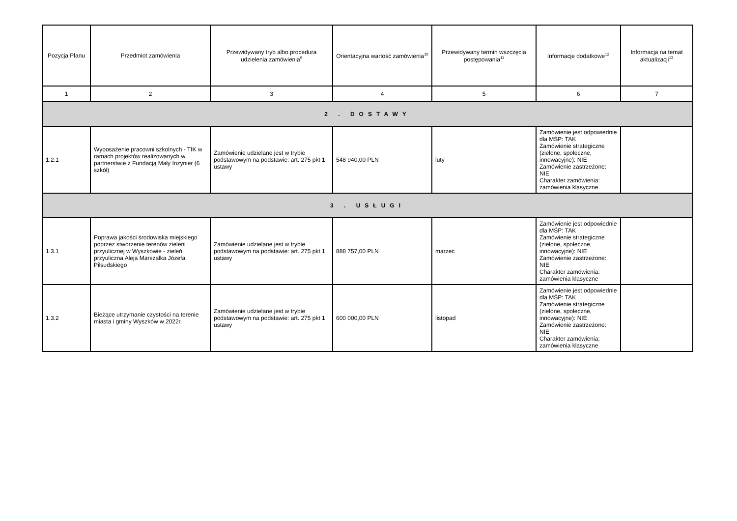| Pozycja Planu | Przedmiot zamówienia | Przewidywany tryb albo procedura udzielenia zamówienia<sup>9</sup> | Orientacyjna wartość zamówienia<sup>10</sup> | Przewidywany termin wszczęcia postępowania<sup>11</sup> | Informacje dodatkowe<sup>12</sup> | Informacja na temat aktualizacji<sup>13</sup> |
| --- | --- | --- | --- | --- | --- | --- |
| 1 | 2 | 3 | 4 | 5 | 6 | 7 |
| 2 . DOSTAWY | | | | | | |
| 1.2.1 | Wyposażenie pracowni szkolnych - TIK w ramach projektów realizowanych w partnerstwie z Fundacją Mały Inzynier (6 szkół) | Zamówienie udzielane jest w trybie podstawowym na podstawie: art. 275 pkt 1 ustawy | 548 940,00 PLN | luty | Zamówienie jest odpowiednie dla MŚP: TAK Zamówienie strategiczne (zielone, społeczne, innowacyjne): NIE Zamówienie zastrzeżone: NIE Charakter zamówienia: zamówienia klasyczne | |
| 3 . USŁUGI | | | | | | |
| 1.3.1 | Poprawa jakości środowiska miejskiego poprzez stworzenie terenów zieleni przyulicznej w Wyszkowie - zieleń przyuliczna Aleja Marszałka Józefa Piłsudskiego | Zamówienie udzielane jest w trybie podstawowym na podstawie: art. 275 pkt 1 ustawy | 888 757,00 PLN | marzec | Zamówienie jest odpowiednie dla MŚP: TAK Zamówienie strategiczne (zielone, społeczne, innowacyjne): NIE Zamówienie zastrzeżone: NIE Charakter zamówienia: zamówienia klasyczne | |
| 1.3.2 | Bieżące utrzymanie czystości na terenie miasta i gminy Wyszków w 2022r. | Zamówienie udzielane jest w trybie podstawowym na podstawie: art. 275 pkt 1 ustawy | 600 000,00 PLN | listopad | Zamówienie jest odpowiednie dla MŚP: TAK Zamówienie strategiczne (zielone, społeczne, innowacyjne): NIE Zamówienie zastrzeżone: NIE Charakter zamówienia: zamówienia klasyczne | |